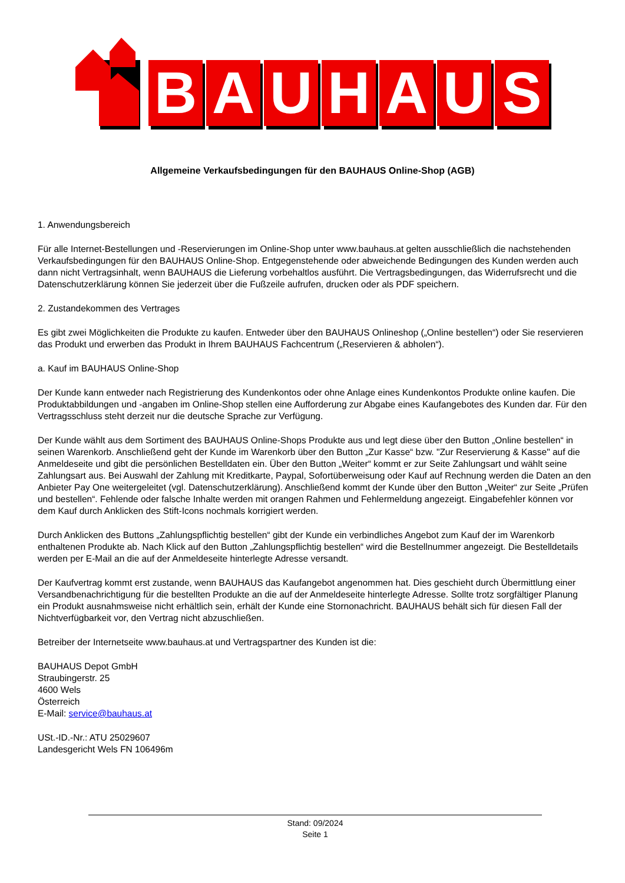B
A
U
H
A
U
S
Allgemeine Verkaufsbedingungen für den BAUHAUS Online-Shop (AGB)
1. Anwendungsbereich
Für alle Internet-Bestellungen und -Reservierungen im Online-Shop unter www.bauhaus.at gelten ausschließlich die nachstehenden Verkaufsbedingungen für den BAUHAUS Online-Shop. Entgegenstehende oder abweichende Bedingungen des Kunden werden auch dann nicht Vertragsinhalt, wenn BAUHAUS die Lieferung vorbehaltlos ausführt. Die Vertragsbedingungen, das Widerrufsrecht und die Datenschutzerklärung können Sie jederzeit über die Fußzeile aufrufen, drucken oder als PDF speichern.
2. Zustandekommen des Vertrages
Es gibt zwei Möglichkeiten die Produkte zu kaufen. Entweder über den BAUHAUS Onlineshop („Online bestellen“) oder Sie reservieren das Produkt und erwerben das Produkt in Ihrem BAUHAUS Fachcentrum („Reservieren & abholen“).
a. Kauf im BAUHAUS Online-Shop
Der Kunde kann entweder nach Registrierung des Kundenkontos oder ohne Anlage eines Kundenkontos Produkte online kaufen. Die Produktabbildungen und -angaben im Online-Shop stellen eine Aufforderung zur Abgabe eines Kaufangebotes des Kunden dar. Für den Vertragsschluss steht derzeit nur die deutsche Sprache zur Verfügung.
Der Kunde wählt aus dem Sortiment des BAUHAUS Online-Shops Produkte aus und legt diese über den Button „Online bestellen“ in seinen Warenkorb. Anschließend geht der Kunde im Warenkorb über den Button „Zur Kasse“ bzw. "Zur Reservierung & Kasse" auf die Anmeldeseite und gibt die persönlichen Bestelldaten ein. Über den Button „Weiter“ kommt er zur Seite Zahlungsart und wählt seine Zahlungsart aus. Bei Auswahl der Zahlung mit Kreditkarte, Paypal, Sofortüberweisung oder Kauf auf Rechnung werden die Daten an den Anbieter Pay One weitergeleitet (vgl. Datenschutzerklärung). Anschließend kommt der Kunde über den Button „Weiter“ zur Seite „Prüfen und bestellen“. Fehlende oder falsche Inhalte werden mit orangen Rahmen und Fehlermeldung angezeigt. Eingabefehler können vor dem Kauf durch Anklicken des Stift-Icons nochmals korrigiert werden.
Durch Anklicken des Buttons „Zahlungspflichtig bestellen“ gibt der Kunde ein verbindliches Angebot zum Kauf der im Warenkorb enthaltenen Produkte ab. Nach Klick auf den Button „Zahlungspflichtig bestellen“ wird die Bestellnummer angezeigt. Die Bestelldetails werden per E-Mail an die auf der Anmeldeseite hinterlegte Adresse versandt.
Der Kaufvertrag kommt erst zustande, wenn BAUHAUS das Kaufangebot angenommen hat. Dies geschieht durch Übermittlung einer Versandbenachrichtigung für die bestellten Produkte an die auf der Anmeldeseite hinterlegte Adresse. Sollte trotz sorgfältiger Planung ein Produkt ausnahmsweise nicht erhältlich sein, erhält der Kunde eine Stornonachricht. BAUHAUS behält sich für diesen Fall der Nichtverfügbarkeit vor, den Vertrag nicht abzuschließen.
Betreiber der Internetseite www.bauhaus.at und Vertragspartner des Kunden ist die:
BAUHAUS Depot GmbH
Straubingerstr. 25
4600 Wels
Österreich
E-Mail: service@bauhaus.at
USt.-ID.-Nr.: ATU 25029607
Landesgericht Wels FN 106496m
Stand: 09/2024
Seite 1